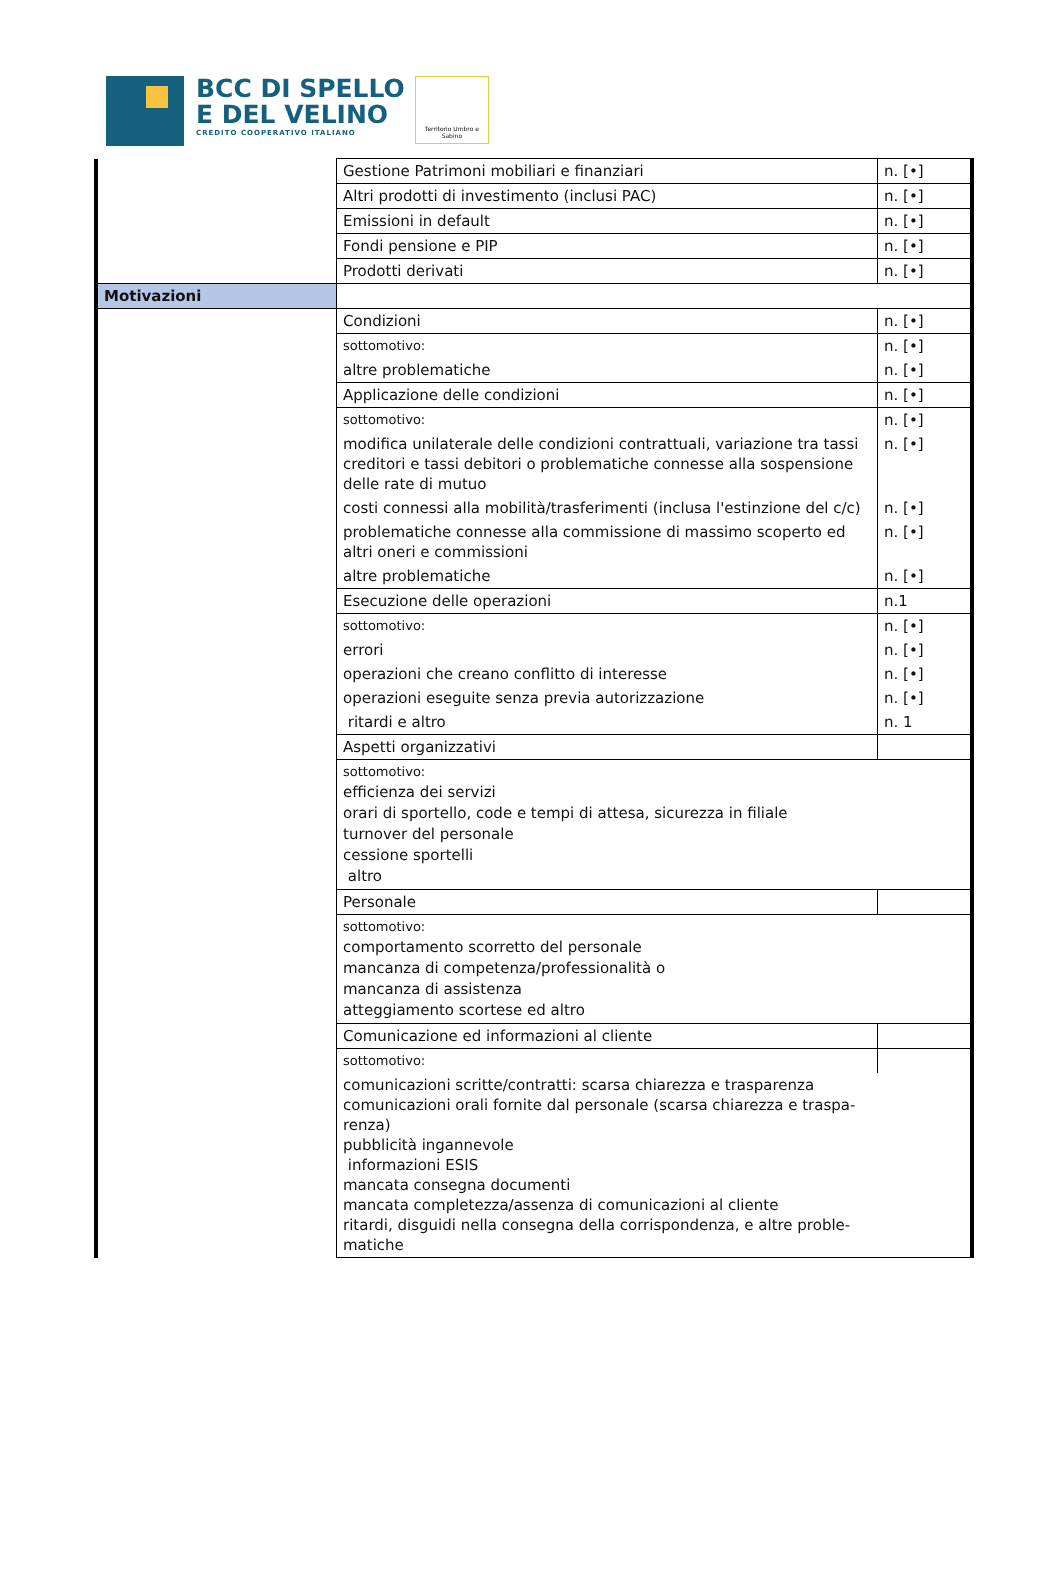BCC DI SPELLO
E DEL VELINO
CREDITO COOPERATIVO ITALIANO
Territorio Umbro e Sabino
| | Gestione Patrimoni mobiliari e finanziari | n. [•] |
| | Altri prodotti di investimento (inclusi PAC) | n. [•] |
| | Emissioni in default | n. [•] |
| | Fondi pensione e PIP | n. [•] |
| | Prodotti derivati | n. [•] |
| Motivazioni | | |
| | Condizioni | n. [•] |
| | sottomotivo: | n. [•] |
| | altre problematiche | n. [•] |
| | Applicazione delle condizioni | n. [•] |
| | sottomotivo: | n. [•] |
| | modifica unilaterale delle condizioni contrattuali, variazione tra tassi creditori e tassi debitori o problematiche connesse alla sospensione delle rate di mutuo | n. [•] |
| | costi connessi alla mobilità/trasferimenti (inclusa l'estinzione del c/c) | n. [•] |
| | problematiche connesse alla commissione di massimo scoperto ed altri oneri e commissioni | n. [•] |
| | altre problematiche | n. [•] |
| | Esecuzione delle operazioni | n.1 |
| | sottomotivo: | n. [•] |
| | errori | n. [•] |
| | operazioni che creano conflitto di interesse | n. [•] |
| | operazioni eseguite senza previa autorizzazione | n. [•] |
| | ritardi e altro | n. 1 |
| | Aspetti organizzativi | |
| | sottomotivo: efficienza dei servizi orari di sportello, code e tempi di attesa, sicurezza in filiale turnover del personale cessione sportelli altro | |
| | Personale | |
| | sottomotivo: comportamento scorretto del personale mancanza di competenza/professionalità o mancanza di assistenza atteggiamento scortese ed altro | |
| | Comunicazione ed informazioni al cliente | |
| | sottomotivo: | |
| | comunicazioni scritte/contratti: scarsa chiarezza e trasparenza comunicazioni orali fornite dal personale (scarsa chiarezza e traspa- renza) pubblicità ingannevole informazioni ESIS mancata consegna documenti mancata completezza/assenza di comunicazioni al cliente ritardi, disguidi nella consegna della corrispondenza, e altre proble- matiche | |